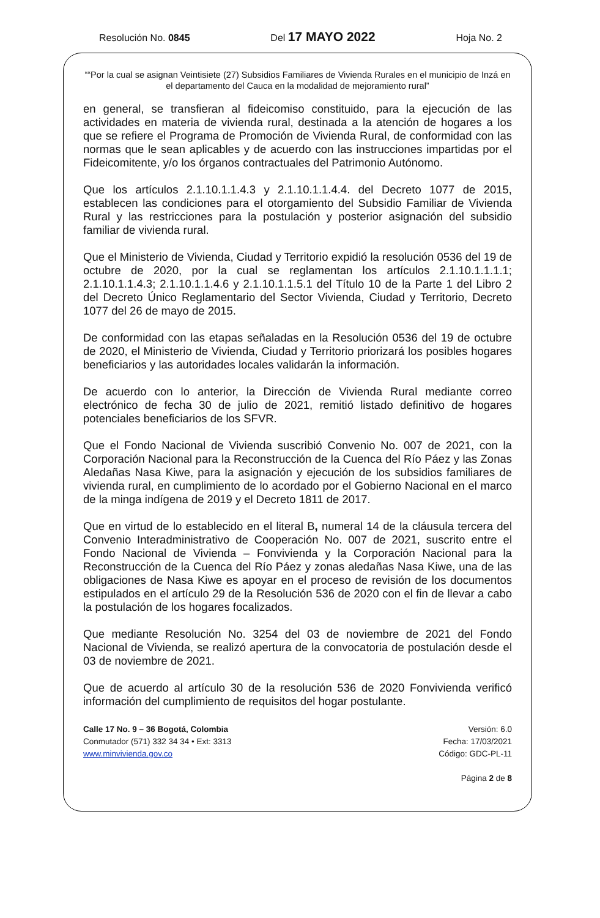Resolución No. 0845 Del 17 MAYO 2022 Hoja No. 2
““Por la cual se asignan Veintisiete (27) Subsidios Familiares de Vivienda Rurales en el municipio de Inzá en el departamento del Cauca en la modalidad de mejoramiento rural”
en general, se transfieran al fideicomiso constituido, para la ejecución de las actividades en materia de vivienda rural, destinada a la atención de hogares a los que se refiere el Programa de Promoción de Vivienda Rural, de conformidad con las normas que le sean aplicables y de acuerdo con las instrucciones impartidas por el Fideicomitente, y/o los órganos contractuales del Patrimonio Autónomo.
Que los artículos 2.1.10.1.1.4.3 y 2.1.10.1.1.4.4. del Decreto 1077 de 2015, establecen las condiciones para el otorgamiento del Subsidio Familiar de Vivienda Rural y las restricciones para la postulación y posterior asignación del subsidio familiar de vivienda rural.
Que el Ministerio de Vivienda, Ciudad y Territorio expidió la resolución 0536 del 19 de octubre de 2020, por la cual se reglamentan los artículos 2.1.10.1.1.1.1; 2.1.10.1.1.4.3; 2.1.10.1.1.4.6 y 2.1.10.1.1.5.1 del Título 10 de la Parte 1 del Libro 2 del Decreto Único Reglamentario del Sector Vivienda, Ciudad y Territorio, Decreto 1077 del 26 de mayo de 2015.
De conformidad con las etapas señaladas en la Resolución 0536 del 19 de octubre de 2020, el Ministerio de Vivienda, Ciudad y Territorio priorizará los posibles hogares beneficiarios y las autoridades locales validarán la información.
De acuerdo con lo anterior, la Dirección de Vivienda Rural mediante correo electrónico de fecha 30 de julio de 2021, remitió listado definitivo de hogares potenciales beneficiarios de los SFVR.
Que el Fondo Nacional de Vivienda suscribió Convenio No. 007 de 2021, con la Corporación Nacional para la Reconstrucción de la Cuenca del Río Páez y las Zonas Aledañas Nasa Kiwe, para la asignación y ejecución de los subsidios familiares de vivienda rural, en cumplimiento de lo acordado por el Gobierno Nacional en el marco de la minga indígena de 2019 y el Decreto 1811 de 2017.
Que en virtud de lo establecido en el literal B, numeral 14 de la cláusula tercera del Convenio Interadministrativo de Cooperación No. 007 de 2021, suscrito entre el Fondo Nacional de Vivienda – Fonvivienda y la Corporación Nacional para la Reconstrucción de la Cuenca del Río Páez y zonas aledañas Nasa Kiwe, una de las obligaciones de Nasa Kiwe es apoyar en el proceso de revisión de los documentos estipulados en el artículo 29 de la Resolución 536 de 2020 con el fin de llevar a cabo la postulación de los hogares focalizados.
Que mediante Resolución No. 3254 del 03 de noviembre de 2021 del Fondo Nacional de Vivienda, se realizó apertura de la convocatoria de postulación desde el 03 de noviembre de 2021.
Que de acuerdo al artículo 30 de la resolución 536 de 2020 Fonvivienda verificó información del cumplimiento de requisitos del hogar postulante.
Calle 17 No. 9 – 36 Bogotá, Colombia
Conmutador (571) 332 34 34 • Ext: 3313
www.minvivienda.gov.co
Versión: 6.0
Fecha: 17/03/2021
Código: GDC-PL-11
Página 2 de 8